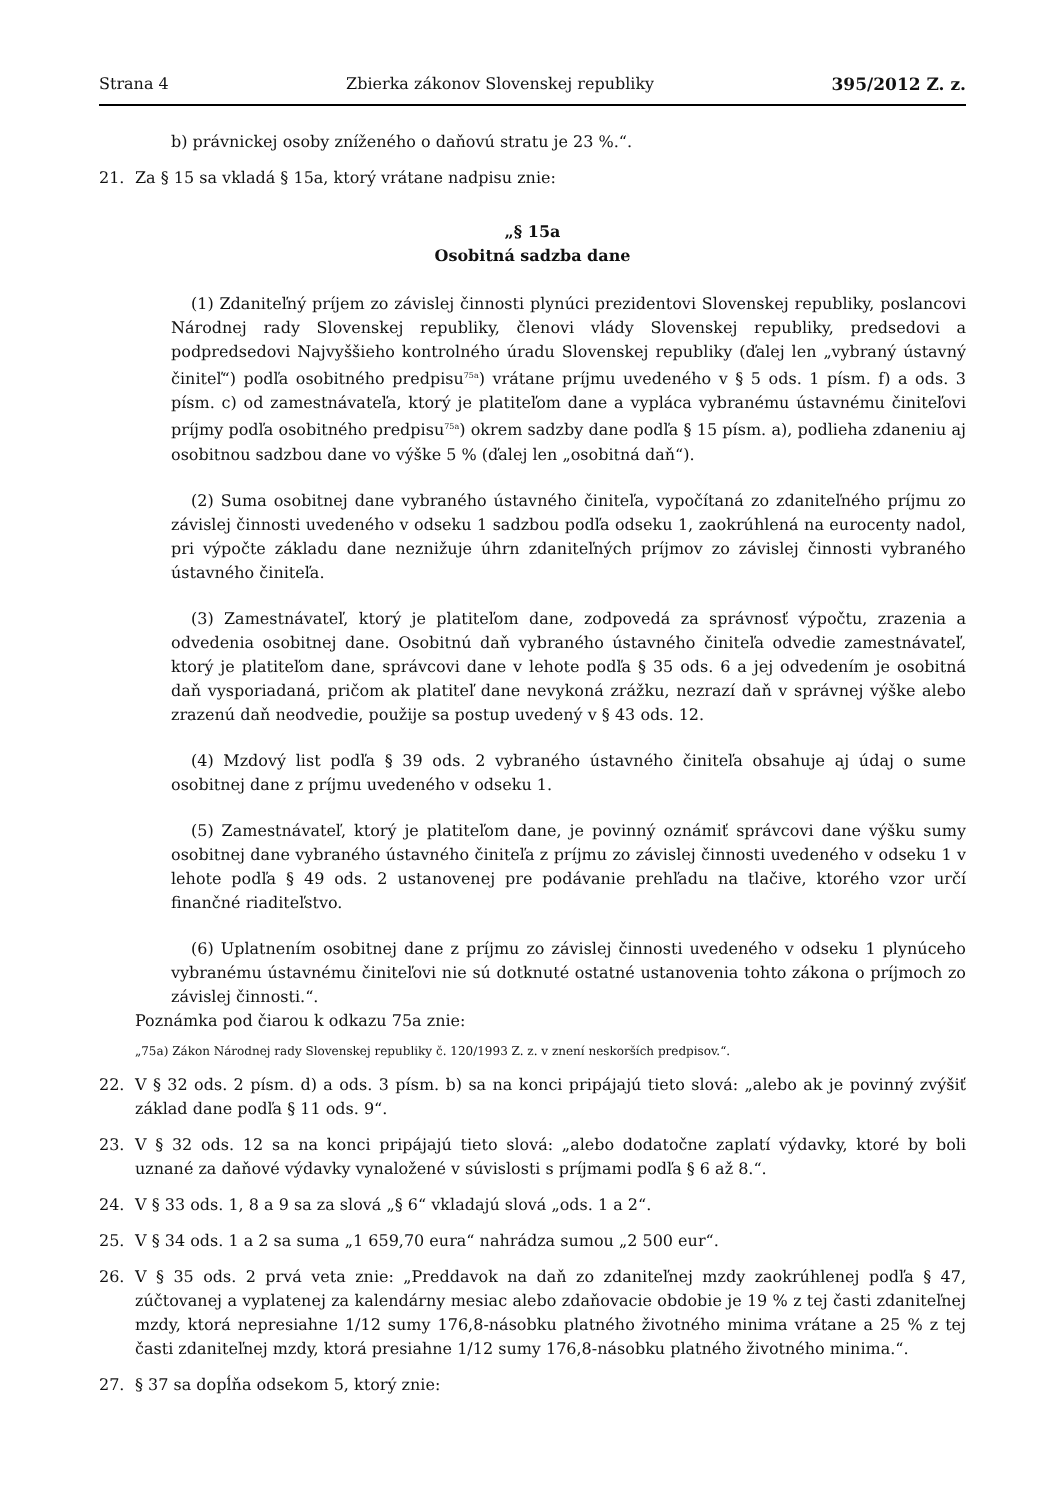Strana 4 Zbierka zákonov Slovenskej republiky 395/2012 Z. z.
b) právnickej osoby zníženého o daňovú stratu je 23 %.“.
21. Za § 15 sa vkladá § 15a, ktorý vrátane nadpisu znie:
„§ 15a
Osobitná sadzba dane
(1) Zdaniteľný príjem zo závislej činnosti plynúci prezidentovi Slovenskej republiky, poslancovi Národnej rady Slovenskej republiky, členovi vlády Slovenskej republiky, predsedovi a podpredsedovi Najvyššieho kontrolného úradu Slovenskej republiky (ďalej len „vybraný ústavný činiteľ“) podľa osobitného predpisu<sup>75a</sup>) vrátane príjmu uvedeného v § 5 ods. 1 písm. f) a ods. 3 písm. c) od zamestnávateľa, ktorý je platiteľom dane a vypláca vybranému ústavnému činiteľovi príjmy podľa osobitného predpisu<sup>75a</sup>) okrem sadzby dane podľa § 15 písm. a), podlieha zdaneniu aj osobitnou sadzbou dane vo výške 5 % (ďalej len „osobitná daň“).
(2) Suma osobitnej dane vybraného ústavného činiteľa, vypočítaná zo zdaniteľného príjmu zo závislej činnosti uvedeného v odseku 1 sadzbou podľa odseku 1, zaokrúhlená na eurocenty nadol, pri výpočte základu dane neznižuje úhrn zdaniteľných príjmov zo závislej činnosti vybraného ústavného činiteľa.
(3) Zamestnávateľ, ktorý je platiteľom dane, zodpovedá za správnosť výpočtu, zrazenia a odvedenia osobitnej dane. Osobitnú daň vybraného ústavného činiteľa odvedie zamestnávateľ, ktorý je platiteľom dane, správcovi dane v lehote podľa § 35 ods. 6 a jej odvedením je osobitná daň vysporiadaná, pričom ak platiteľ dane nevykoná zrážku, nezrazí daň v správnej výške alebo zrazenú daň neodvedie, použije sa postup uvedený v § 43 ods. 12.
(4) Mzdový list podľa § 39 ods. 2 vybraného ústavného činiteľa obsahuje aj údaj o sume osobitnej dane z príjmu uvedeného v odseku 1.
(5) Zamestnávateľ, ktorý je platiteľom dane, je povinný oznámiť správcovi dane výšku sumy osobitnej dane vybraného ústavného činiteľa z príjmu zo závislej činnosti uvedeného v odseku 1 v lehote podľa § 49 ods. 2 ustanovenej pre podávanie prehľadu na tlačive, ktorého vzor určí finančné riaditeľstvo.
(6) Uplatnením osobitnej dane z príjmu zo závislej činnosti uvedeného v odseku 1 plynúceho vybranému ústavnému činiteľovi nie sú dotknuté ostatné ustanovenia tohto zákona o príjmoch zo závislej činnosti.“.
Poznámka pod čiarou k odkazu 75a znie:
„75a) Zákon Národnej rady Slovenskej republiky č. 120/1993 Z. z. v znení neskorších predpisov.“.
22. V § 32 ods. 2 písm. d) a ods. 3 písm. b) sa na konci pripájajú tieto slová: „alebo ak je povinný zvýšiť základ dane podľa § 11 ods. 9“.
23. V § 32 ods. 12 sa na konci pripájajú tieto slová: „alebo dodatočne zaplatí výdavky, ktoré by boli uznané za daňové výdavky vynaložené v súvislosti s príjmami podľa § 6 až 8.“.
24. V § 33 ods. 1, 8 a 9 sa za slová „§ 6“ vkladajú slová „ods. 1 a 2“.
25. V § 34 ods. 1 a 2 sa suma „1 659,70 eura“ nahrádza sumou „2 500 eur“.
26. V § 35 ods. 2 prvá veta znie: „Preddavok na daň zo zdaniteľnej mzdy zaokrúhlenej podľa § 47, zúčtovanej a vyplatenej za kalendárny mesiac alebo zdaňovacie obdobie je 19 % z tej časti zdaniteľnej mzdy, ktorá nepresiahne 1/12 sumy 176,8-násobku platného životného minima vrátane a 25 % z tej časti zdaniteľnej mzdy, ktorá presiahne 1/12 sumy 176,8-násobku platného životného minima.“.
27. § 37 sa dopĺňa odsekom 5, ktorý znie: